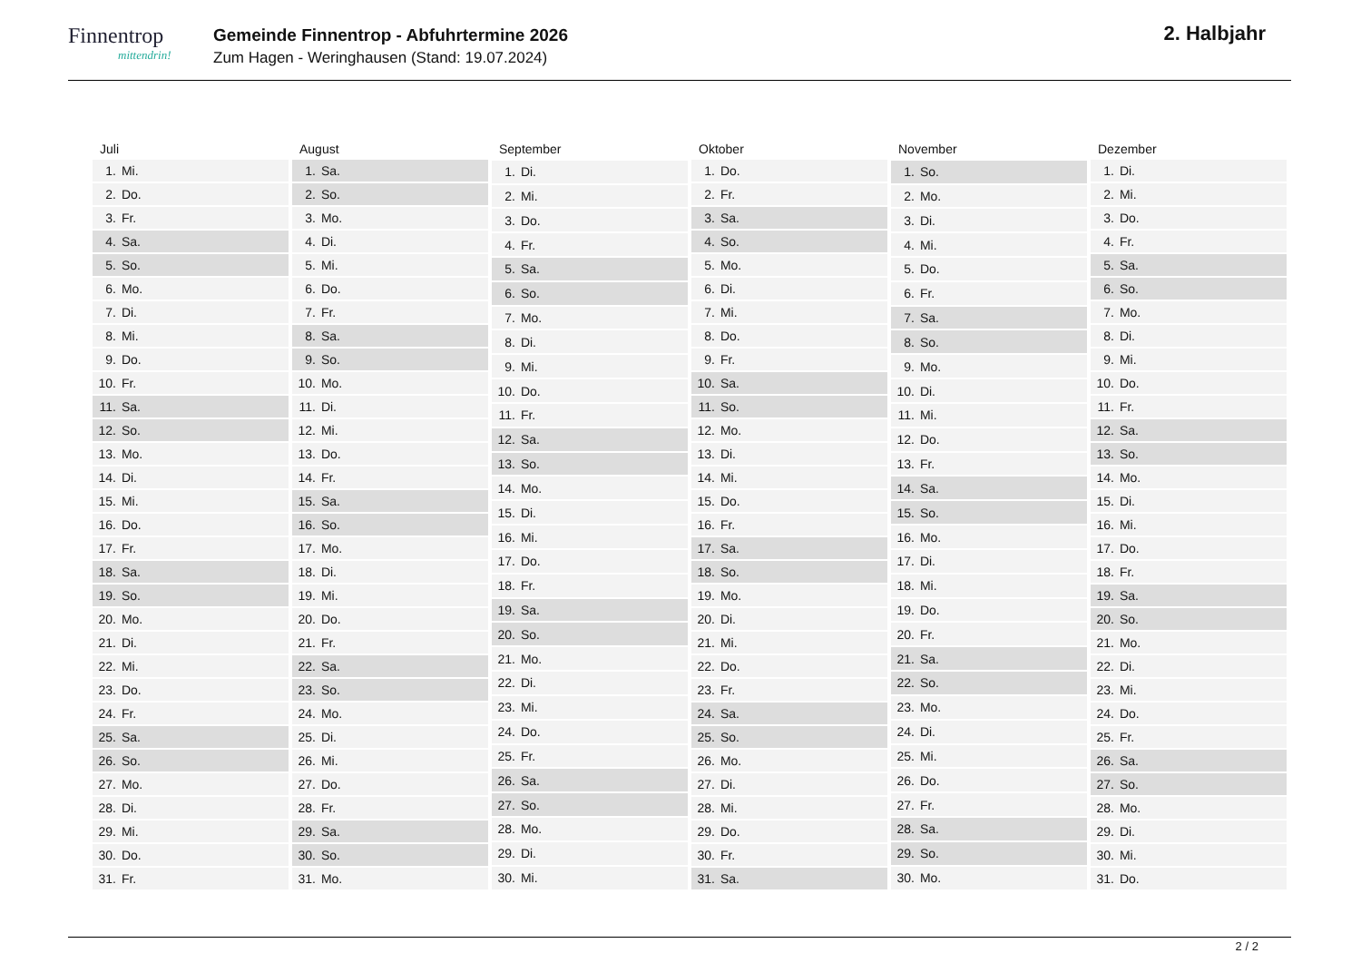Finnentrop
mittendrin!
Gemeinde Finnentrop - Abfuhrtermine 2026
Zum Hagen - Weringhausen (Stand: 19.07.2024)
2. Halbjahr
| Juli | |
| --- | --- |
| 1. | Mi. |
| 2. | Do. |
| 3. | Fr. |
| 4. | Sa. |
| 5. | So. |
| 6. | Mo. |
| 7. | Di. |
| 8. | Mi. |
| 9. | Do. |
| 10. | Fr. |
| 11. | Sa. |
| 12. | So. |
| 13. | Mo. |
| 14. | Di. |
| 15. | Mi. |
| 16. | Do. |
| 17. | Fr. |
| 18. | Sa. |
| 19. | So. |
| 20. | Mo. |
| 21. | Di. |
| 22. | Mi. |
| 23. | Do. |
| 24. | Fr. |
| 25. | Sa. |
| 26. | So. |
| 27. | Mo. |
| 28. | Di. |
| 29. | Mi. |
| 30. | Do. |
| 31. | Fr. |
| August | |
| --- | --- |
| 1. | Sa. |
| 2. | So. |
| 3. | Mo. |
| 4. | Di. |
| 5. | Mi. |
| 6. | Do. |
| 7. | Fr. |
| 8. | Sa. |
| 9. | So. |
| 10. | Mo. |
| 11. | Di. |
| 12. | Mi. |
| 13. | Do. |
| 14. | Fr. |
| 15. | Sa. |
| 16. | So. |
| 17. | Mo. |
| 18. | Di. |
| 19. | Mi. |
| 20. | Do. |
| 21. | Fr. |
| 22. | Sa. |
| 23. | So. |
| 24. | Mo. |
| 25. | Di. |
| 26. | Mi. |
| 27. | Do. |
| 28. | Fr. |
| 29. | Sa. |
| 30. | So. |
| 31. | Mo. |
| September | |
| --- | --- |
| 1. | Di. |
| 2. | Mi. |
| 3. | Do. |
| 4. | Fr. |
| 5. | Sa. |
| 6. | So. |
| 7. | Mo. |
| 8. | Di. |
| 9. | Mi. |
| 10. | Do. |
| 11. | Fr. |
| 12. | Sa. |
| 13. | So. |
| 14. | Mo. |
| 15. | Di. |
| 16. | Mi. |
| 17. | Do. |
| 18. | Fr. |
| 19. | Sa. |
| 20. | So. |
| 21. | Mo. |
| 22. | Di. |
| 23. | Mi. |
| 24. | Do. |
| 25. | Fr. |
| 26. | Sa. |
| 27. | So. |
| 28. | Mo. |
| 29. | Di. |
| 30. | Mi. |
| Oktober | |
| --- | --- |
| 1. | Do. |
| 2. | Fr. |
| 3. | Sa. |
| 4. | So. |
| 5. | Mo. |
| 6. | Di. |
| 7. | Mi. |
| 8. | Do. |
| 9. | Fr. |
| 10. | Sa. |
| 11. | So. |
| 12. | Mo. |
| 13. | Di. |
| 14. | Mi. |
| 15. | Do. |
| 16. | Fr. |
| 17. | Sa. |
| 18. | So. |
| 19. | Mo. |
| 20. | Di. |
| 21. | Mi. |
| 22. | Do. |
| 23. | Fr. |
| 24. | Sa. |
| 25. | So. |
| 26. | Mo. |
| 27. | Di. |
| 28. | Mi. |
| 29. | Do. |
| 30. | Fr. |
| 31. | Sa. |
| November | |
| --- | --- |
| 1. | So. |
| 2. | Mo. |
| 3. | Di. |
| 4. | Mi. |
| 5. | Do. |
| 6. | Fr. |
| 7. | Sa. |
| 8. | So. |
| 9. | Mo. |
| 10. | Di. |
| 11. | Mi. |
| 12. | Do. |
| 13. | Fr. |
| 14. | Sa. |
| 15. | So. |
| 16. | Mo. |
| 17. | Di. |
| 18. | Mi. |
| 19. | Do. |
| 20. | Fr. |
| 21. | Sa. |
| 22. | So. |
| 23. | Mo. |
| 24. | Di. |
| 25. | Mi. |
| 26. | Do. |
| 27. | Fr. |
| 28. | Sa. |
| 29. | So. |
| 30. | Mo. |
| Dezember | |
| --- | --- |
| 1. | Di. |
| 2. | Mi. |
| 3. | Do. |
| 4. | Fr. |
| 5. | Sa. |
| 6. | So. |
| 7. | Mo. |
| 8. | Di. |
| 9. | Mi. |
| 10. | Do. |
| 11. | Fr. |
| 12. | Sa. |
| 13. | So. |
| 14. | Mo. |
| 15. | Di. |
| 16. | Mi. |
| 17. | Do. |
| 18. | Fr. |
| 19. | Sa. |
| 20. | So. |
| 21. | Mo. |
| 22. | Di. |
| 23. | Mi. |
| 24. | Do. |
| 25. | Fr. |
| 26. | Sa. |
| 27. | So. |
| 28. | Mo. |
| 29. | Di. |
| 30. | Mi. |
| 31. | Do. |
2 / 2